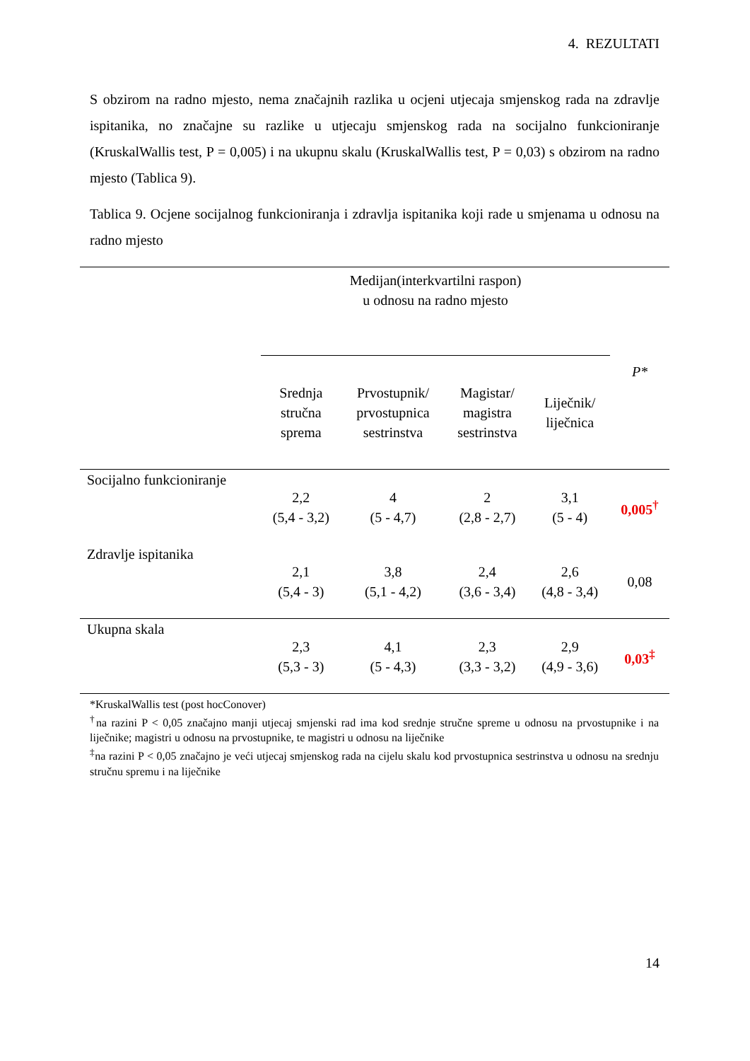4. REZULTATI
S obzirom na radno mjesto, nema značajnih razlika u ocjeni utjecaja smjenskog rada na zdravlje ispitanika, no značajne su razlike u utjecaju smjenskog rada na socijalno funkcioniranje (KruskalWallis test, P = 0,005) i na ukupnu skalu (KruskalWallis test, P = 0,03) s obzirom na radno mjesto (Tablica 9).
Tablica 9. Ocjene socijalnog funkcioniranja i zdravlja ispitanika koji rade u smjenama u odnosu na radno mjesto
| | Medijan(interkvartilni raspon) u odnosu na radno mjesto | | | | |
| | Srednja stručna sprema | Prvostupnik/ prvostupnica sestrinstva | Magistar/ magistra sestrinstva | Liječnik/ liječnica | P* |
| Socijalno funkcioniranje | 2,2 (5,4 - 3,2) | 4 (5 - 4,7) | 2 (2,8 - 2,7) | 3,1 (5 - 4) | 0,005<sup>†</sup> |
| Zdravlje ispitanika | 2,1 (5,4 - 3) | 3,8 (5,1 - 4,2) | 2,4 (3,6 - 3,4) | 2,6 (4,8 - 3,4) | 0,08 |
| Ukupna skala | 2,3 (5,3 - 3) | 4,1 (5 - 4,3) | 2,3 (3,3 - 3,2) | 2,9 (4,9 - 3,6) | 0,03<sup>‡</sup> |
*KruskalWallis test (post hocConover)
<sup>†</sup> na razini P < 0,05 značajno manji utjecaj smjenski rad ima kod srednje stručne spreme u odnosu na prvostupnike i na liječnike; magistri u odnosu na prvostupnike, te magistri u odnosu na liječnike
<sup>‡</sup> na razini P < 0,05 značajno je veći utjecaj smjenskog rada na cijelu skalu kod prvostupnica sestrinstva u odnosu na srednju stručnu spremu i na liječnike
14